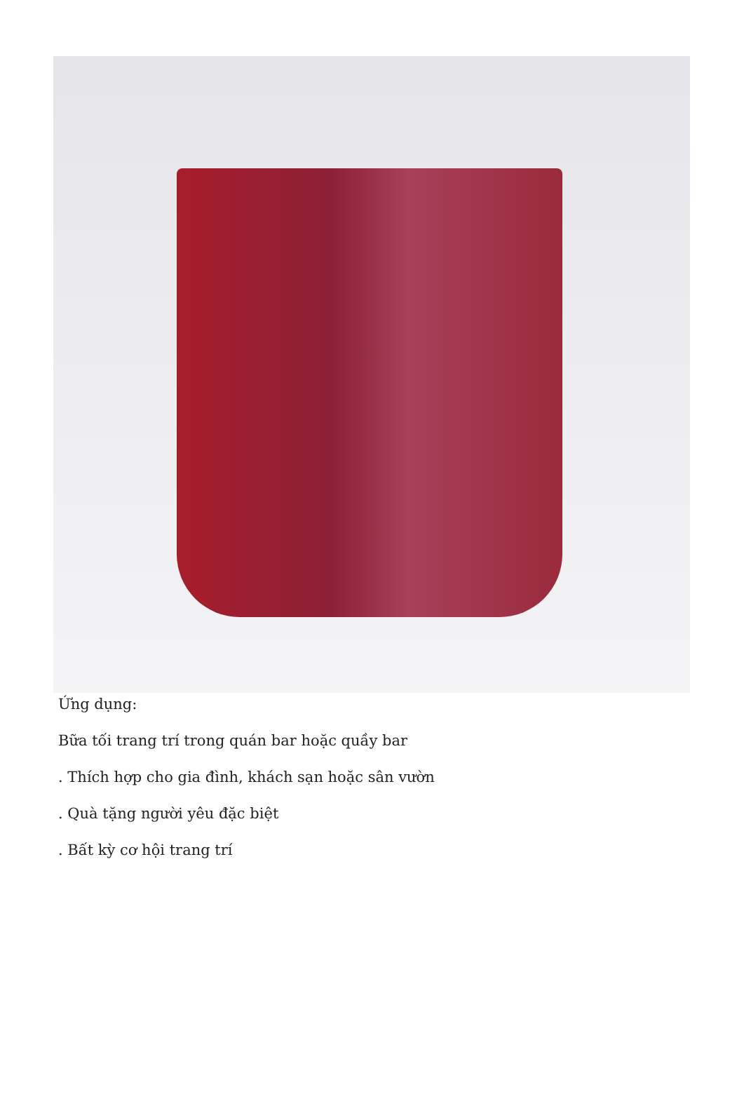Ứng dụng:
Bữa tối trang trí trong quán bar hoặc quầy bar
. Thích hợp cho gia đình, khách sạn hoặc sân vườn
. Quà tặng người yêu đặc biệt
. Bất kỳ cơ hội trang trí